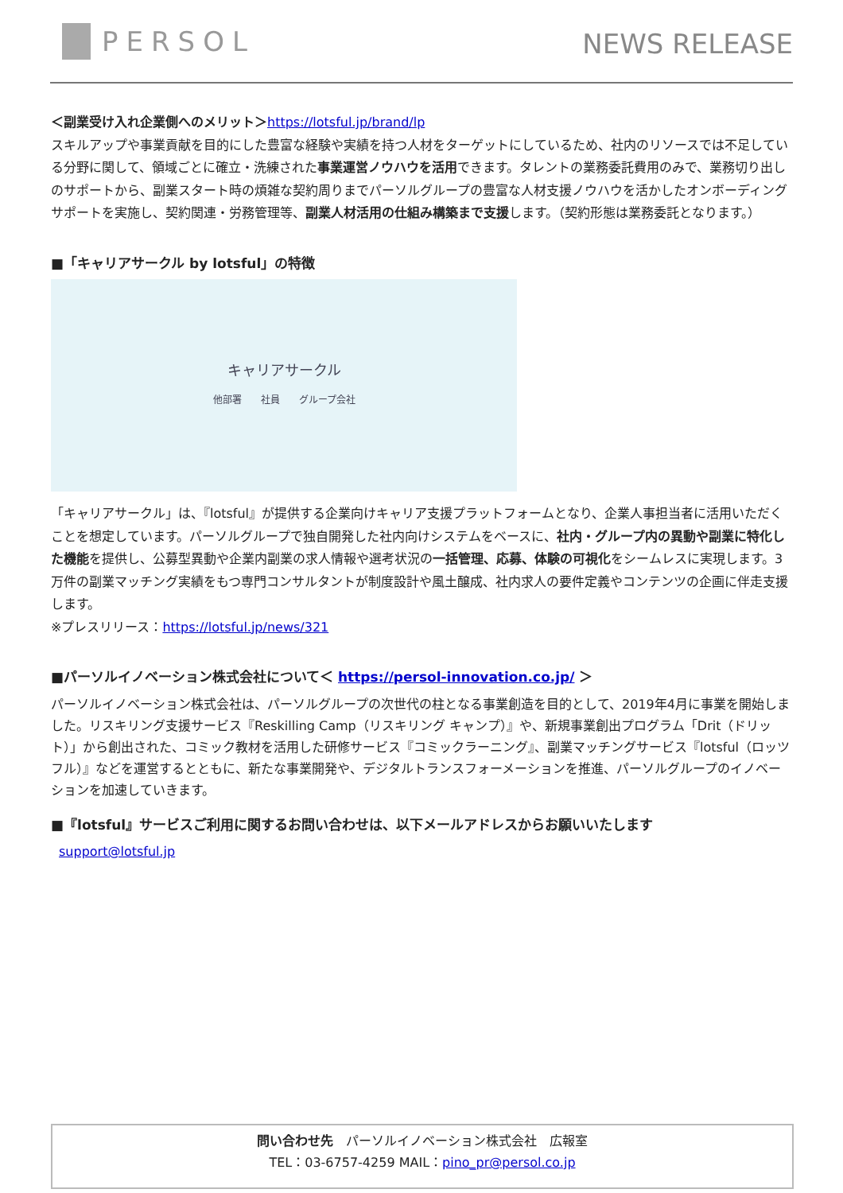PERSOL
NEWS RELEASE
＜副業受け入れ企業側へのメリット＞https://lotsful.jp/brand/lp
スキルアップや事業貢献を目的にした豊富な経験や実績を持つ人材をターゲットにしているため、社内のリソースでは不足している分野に関して、領域ごとに確立・洗練された事業運営ノウハウを活用できます。タレントの業務委託費用のみで、業務切り出しのサポートから、副業スタート時の煩雑な契約周りまでパーソルグループの豊富な人材支援ノウハウを活かしたオンボーディングサポートを実施し、契約関連・労務管理等、副業人材活用の仕組み構築まで支援します。（契約形態は業務委託となります。）
■「キャリアサークル by lotsful」の特徴
キャリアサークル
他部署　　社員　　グループ会社
「キャリアサークル」は、『lotsful』が提供する企業向けキャリア支援プラットフォームとなり、企業人事担当者に活用いただくことを想定しています。パーソルグループで独自開発した社内向けシステムをベースに、社内・グループ内の異動や副業に特化した機能を提供し、公募型異動や企業内副業の求人情報や選考状況の一括管理、応募、体験の可視化をシームレスに実現します。3 万件の副業マッチング実績をもつ専門コンサルタントが制度設計や風土醸成、社内求人の要件定義やコンテンツの企画に伴走支援します。
※プレスリリース：https://lotsful.jp/news/321
■パーソルイノベーション株式会社について＜ https://persol-innovation.co.jp/ ＞
パーソルイノベーション株式会社は、パーソルグループの次世代の柱となる事業創造を目的として、2019年4月に事業を開始しました。リスキリング支援サービス『Reskilling Camp（リスキリング キャンプ）』や、新規事業創出プログラム「Drit（ドリット）」から創出された、コミック教材を活用した研修サービス『コミックラーニング』、副業マッチングサービス『lotsful（ロッツフル）』などを運営するとともに、新たな事業開発や、デジタルトランスフォーメーションを推進、パーソルグループのイノベーションを加速していきます。
■『lotsful』サービスご利用に関するお問い合わせは、以下メールアドレスからお願いいたします
support@lotsful.jp
問い合わせ先　パーソルイノベーション株式会社　広報室
TEL：03-6757-4259 MAIL：pino_pr@persol.co.jp